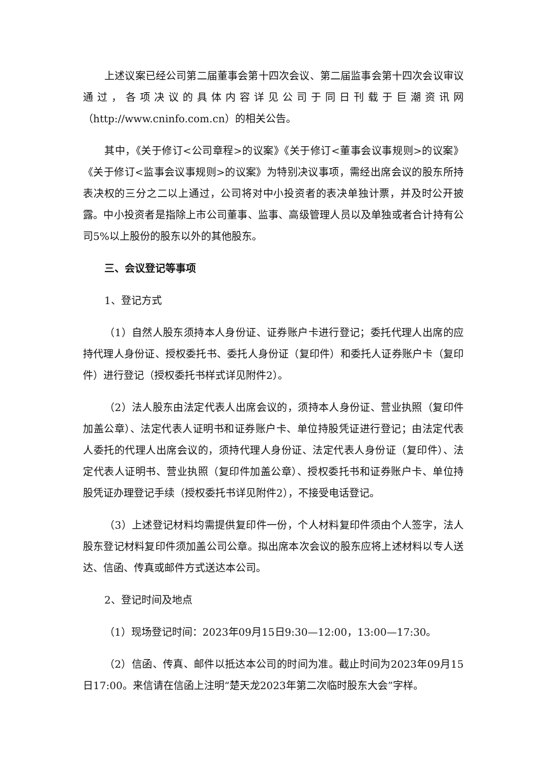上述议案已经公司第二届董事会第十四次会议、第二届监事会第十四次会议审议通过，各项决议的具体内容详见公司于同日刊载于巨潮资讯网（http://www.cninfo.com.cn）的相关公告。
其中，《关于修订<公司章程>的议案》《关于修订<董事会议事规则>的议案》《关于修订<监事会议事规则>的议案》为特别决议事项，需经出席会议的股东所持表决权的三分之二以上通过，公司将对中小投资者的表决单独计票，并及时公开披露。中小投资者是指除上市公司董事、监事、高级管理人员以及单独或者合计持有公司5%以上股份的股东以外的其他股东。
三、会议登记等事项
1、登记方式
（1）自然人股东须持本人身份证、证券账户卡进行登记；委托代理人出席的应持代理人身份证、授权委托书、委托人身份证（复印件）和委托人证券账户卡（复印件）进行登记（授权委托书样式详见附件2）。
（2）法人股东由法定代表人出席会议的，须持本人身份证、营业执照（复印件加盖公章）、法定代表人证明书和证券账户卡、单位持股凭证进行登记；由法定代表人委托的代理人出席会议的，须持代理人身份证、法定代表人身份证（复印件）、法定代表人证明书、营业执照（复印件加盖公章）、授权委托书和证券账户卡、单位持股凭证办理登记手续（授权委托书详见附件2），不接受电话登记。
（3）上述登记材料均需提供复印件一份，个人材料复印件须由个人签字，法人股东登记材料复印件须加盖公司公章。拟出席本次会议的股东应将上述材料以专人送达、信函、传真或邮件方式送达本公司。
2、登记时间及地点
（1）现场登记时间：2023年09月15日9:30—12:00，13:00—17:30。
（2）信函、传真、邮件以抵达本公司的时间为准。截止时间为2023年09月15日17:00。来信请在信函上注明“楚天龙2023年第二次临时股东大会”字样。